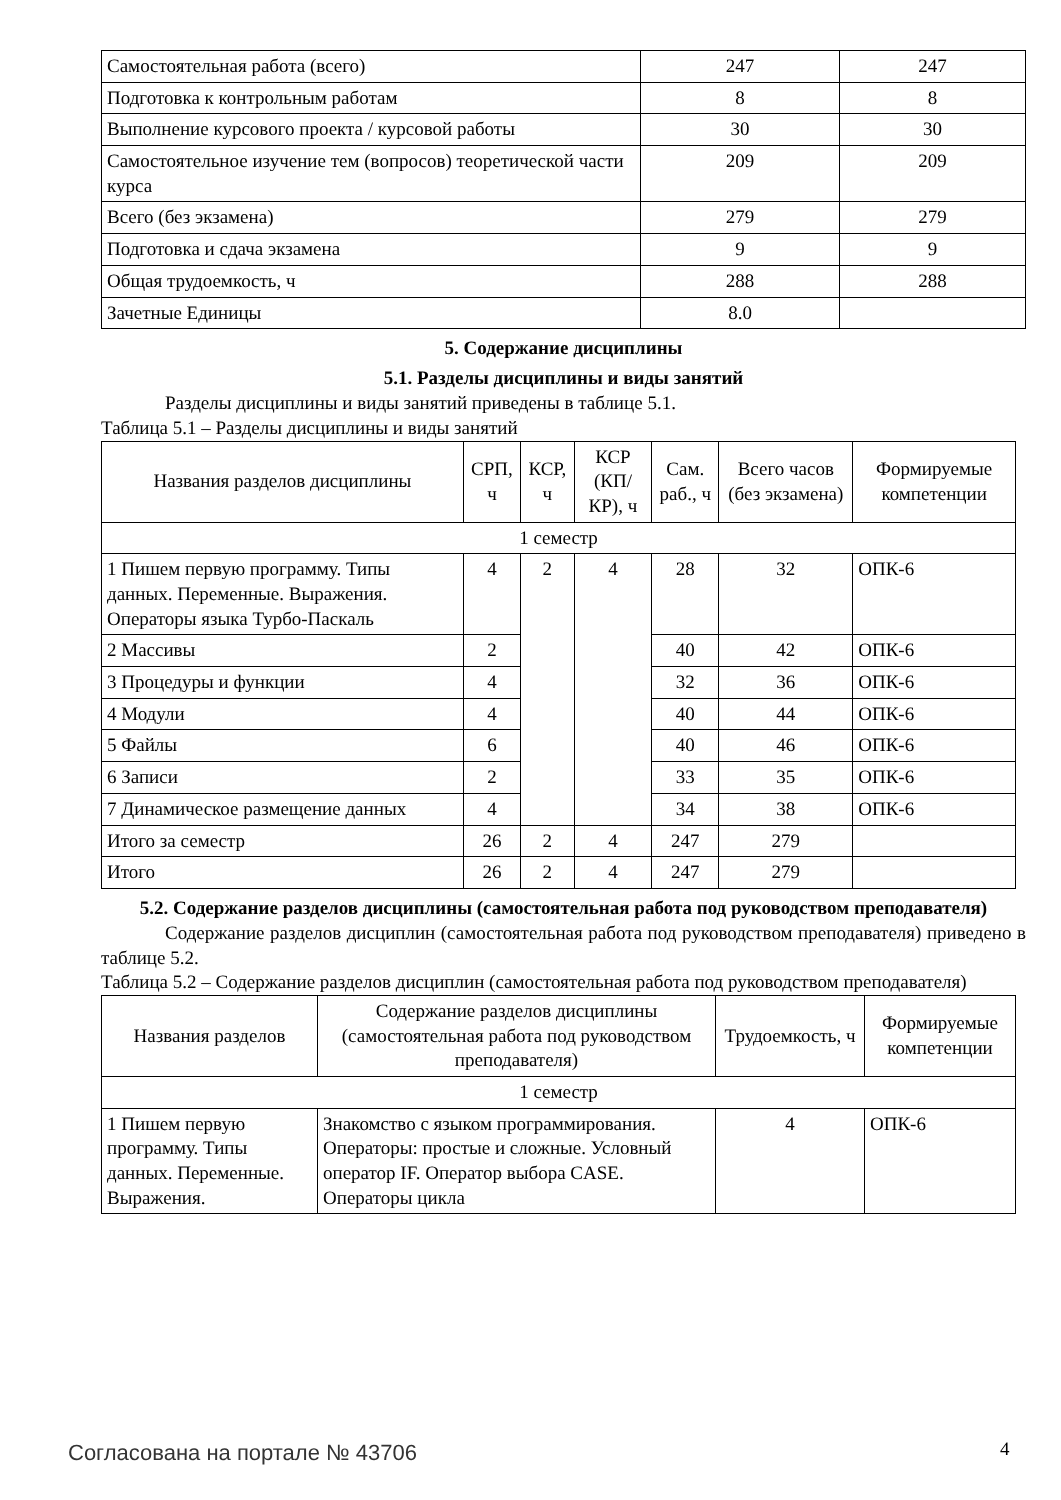| Самостоятельная работа (всего) | 247 | 247 |
| Подготовка к контрольным работам | 8 | 8 |
| Выполнение курсового проекта / курсовой работы | 30 | 30 |
| Самостоятельное изучение тем (вопросов) теоретической части курса | 209 | 209 |
| Всего (без экзамена) | 279 | 279 |
| Подготовка и сдача экзамена | 9 | 9 |
| Общая трудоемкость, ч | 288 | 288 |
| Зачетные Единицы | 8.0 | |
5. Содержание дисциплины
5.1. Разделы дисциплины и виды занятий
Разделы дисциплины и виды занятий приведены в таблице 5.1.
Таблица 5.1 – Разделы дисциплины и виды занятий
| Названия разделов дисциплины | СРП, ч | КСР, ч | КСР (КП/КР), ч | Сам. раб., ч | Всего часов (без экзамена) | Формируемые компетенции |
| --- | --- | --- | --- | --- | --- | --- |
| 1 семестр | | | | | | |
| 1 Пишем первую программу. Типы данных. Переменные. Выражения. Операторы языка Турбо-Паскаль | 4 | 2 | 4 | 28 | 32 | ОПК-6 |
| 2 Массивы | 2 | | | 40 | 42 | ОПК-6 |
| 3 Процедуры и функции | 4 | | | 32 | 36 | ОПК-6 |
| 4 Модули | 4 | | | 40 | 44 | ОПК-6 |
| 5 Файлы | 6 | | | 40 | 46 | ОПК-6 |
| 6 Записи | 2 | | | 33 | 35 | ОПК-6 |
| 7 Динамическое размещение данных | 4 | | | 34 | 38 | ОПК-6 |
| Итого за семестр | 26 | 2 | 4 | 247 | 279 | |
| Итого | 26 | 2 | 4 | 247 | 279 | |
5.2. Содержание разделов дисциплины (самостоятельная работа под руководством преподавателя)
Содержание разделов дисциплин (самостоятельная работа под руководством преподавателя) приведено в таблице 5.2.
Таблица 5.2 – Содержание разделов дисциплин (самостоятельная работа под руководством преподавателя)
| Названия разделов | Содержание разделов дисциплины (самостоятельная работа под руководством преподавателя) | Трудоемкость, ч | Формируемые компетенции |
| --- | --- | --- | --- |
| 1 семестр | | | |
| 1 Пишем первую программу. Типы данных. Переменные. Выражения. | Знакомство с языком программирования. Операторы: простые и сложные. Условный оператор IF. Оператор выбора CASE. Операторы цикла | 4 | ОПК-6 |
Согласована на портале № 43706 4